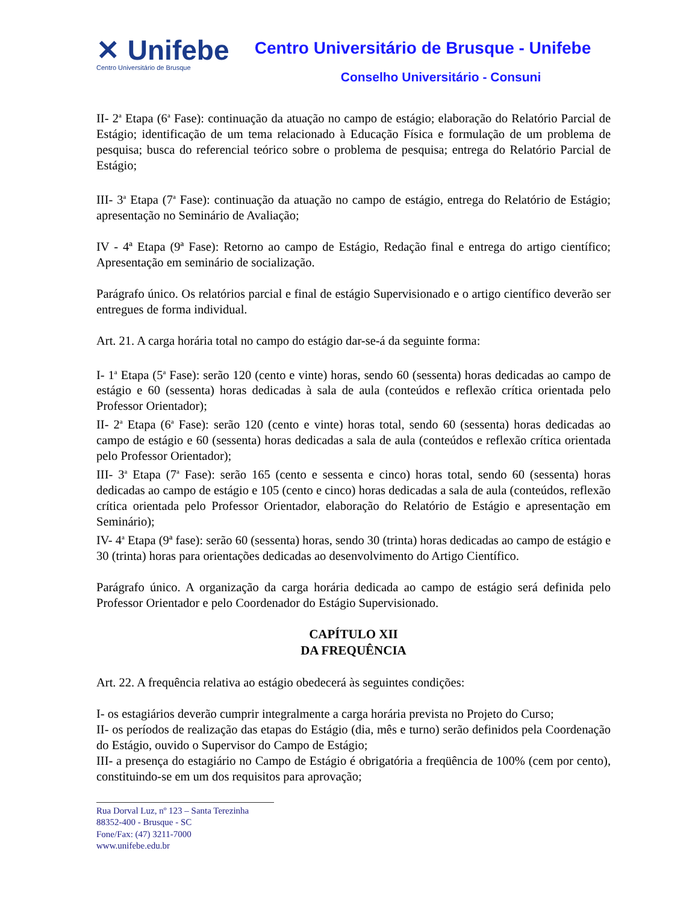✕ Unifebe
Centro Universitário de Brusque
Centro Universitário de Brusque - Unifebe
Conselho Universitário - Consuni
II- 2<sup>a</sup> Etapa (6<sup>a</sup> Fase): continuação da atuação no campo de estágio; elaboração do Relatório Parcial de Estágio; identificação de um tema relacionado à Educação Física e formulação de um problema de pesquisa; busca do referencial teórico sobre o problema de pesquisa; entrega do Relatório Parcial de Estágio;
III- 3<sup>a</sup> Etapa (7<sup>a</sup> Fase): continuação da atuação no campo de estágio, entrega do Relatório de Estágio; apresentação no Seminário de Avaliação;
IV - 4ª Etapa (9ª Fase): Retorno ao campo de Estágio, Redação final e entrega do artigo científico; Apresentação em seminário de socialização.
Parágrafo único. Os relatórios parcial e final de estágio Supervisionado e o artigo científico deverão ser entregues de forma individual.
Art. 21. A carga horária total no campo do estágio dar-se-á da seguinte forma:
I- 1<sup>a</sup> Etapa (5<sup>a</sup> Fase): serão 120 (cento e vinte) horas, sendo 60 (sessenta) horas dedicadas ao campo de estágio e 60 (sessenta) horas dedicadas à sala de aula (conteúdos e reflexão crítica orientada pelo Professor Orientador);
II- 2<sup>a</sup> Etapa (6<sup>a</sup> Fase): serão 120 (cento e vinte) horas total, sendo 60 (sessenta) horas dedicadas ao campo de estágio e 60 (sessenta) horas dedicadas a sala de aula (conteúdos e reflexão crítica orientada pelo Professor Orientador);
III- 3<sup>a</sup> Etapa (7<sup>a</sup> Fase): serão 165 (cento e sessenta e cinco) horas total, sendo 60 (sessenta) horas dedicadas ao campo de estágio e 105 (cento e cinco) horas dedicadas a sala de aula (conteúdos, reflexão crítica orientada pelo Professor Orientador, elaboração do Relatório de Estágio e apresentação em Seminário);
IV- 4<sup>a</sup> Etapa (9ª fase): serão 60 (sessenta) horas, sendo 30 (trinta) horas dedicadas ao campo de estágio e 30 (trinta) horas para orientações dedicadas ao desenvolvimento do Artigo Científico.
Parágrafo único. A organização da carga horária dedicada ao campo de estágio será definida pelo Professor Orientador e pelo Coordenador do Estágio Supervisionado.
CAPÍTULO XII
DA FREQUÊNCIA
Art. 22. A frequência relativa ao estágio obedecerá às seguintes condições:
I- os estagiários deverão cumprir integralmente a carga horária prevista no Projeto do Curso;
II- os períodos de realização das etapas do Estágio (dia, mês e turno) serão definidos pela Coordenação do Estágio, ouvido o Supervisor do Campo de Estágio;
III- a presença do estagiário no Campo de Estágio é obrigatória a freqüência de 100% (cem por cento), constituindo-se em um dos requisitos para aprovação;
Rua Dorval Luz, nº 123 – Santa Terezinha
88352-400 - Brusque - SC
Fone/Fax: (47) 3211-7000
www.unifebe.edu.br